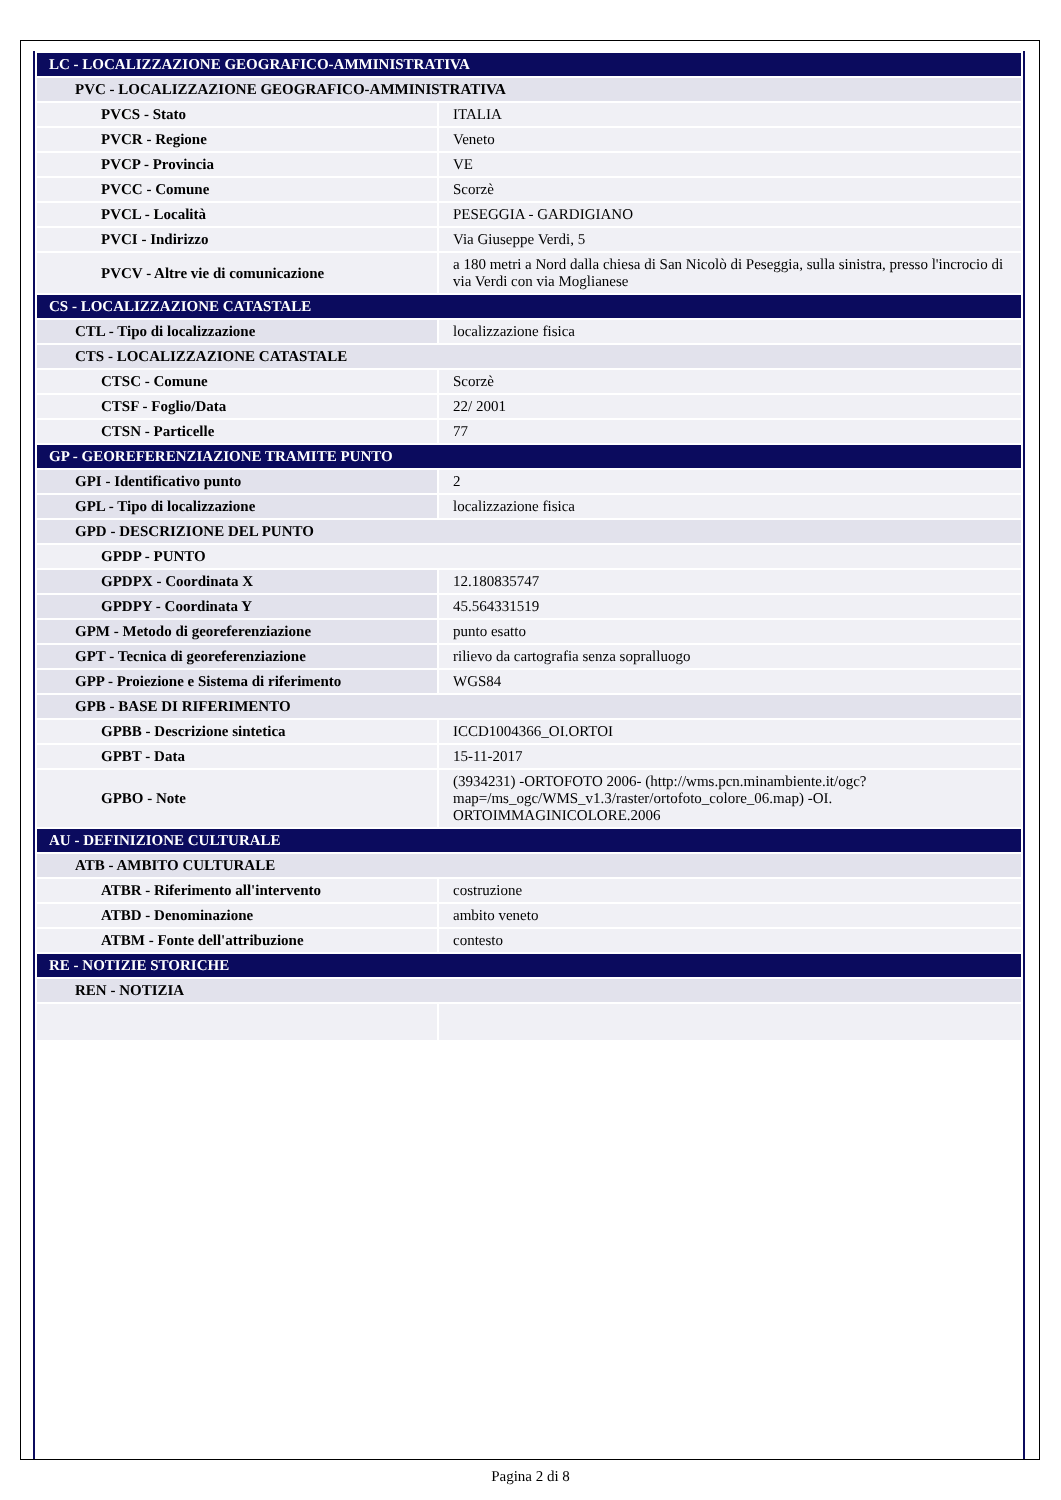| LC - LOCALIZZAZIONE GEOGRAFICO-AMMINISTRATIVA | |
| PVC - LOCALIZZAZIONE GEOGRAFICO-AMMINISTRATIVA | |
| PVCS - Stato | ITALIA |
| PVCR - Regione | Veneto |
| PVCP - Provincia | VE |
| PVCC - Comune | Scorzè |
| PVCL - Località | PESEGGIA - GARDIGIANO |
| PVCI - Indirizzo | Via Giuseppe Verdi, 5 |
| PVCV - Altre vie di comunicazione | a 180 metri a Nord dalla chiesa di San Nicolò di Peseggia, sulla sinistra, presso l'incrocio di via Verdi con via Moglianese |
| CS - LOCALIZZAZIONE CATASTALE | |
| CTL - Tipo di localizzazione | localizzazione fisica |
| CTS - LOCALIZZAZIONE CATASTALE | |
| CTSC - Comune | Scorzè |
| CTSF - Foglio/Data | 22/ 2001 |
| CTSN - Particelle | 77 |
| GP - GEOREFERENZIAZIONE TRAMITE PUNTO | |
| GPI - Identificativo punto | 2 |
| GPL - Tipo di localizzazione | localizzazione fisica |
| GPD - DESCRIZIONE DEL PUNTO | |
| GPDP - PUNTO | |
| GPDPX - Coordinata X | 12.180835747 |
| GPDPY - Coordinata Y | 45.564331519 |
| GPM - Metodo di georeferenziazione | punto esatto |
| GPT - Tecnica di georeferenziazione | rilievo da cartografia senza sopralluogo |
| GPP - Proiezione e Sistema di riferimento | WGS84 |
| GPB - BASE DI RIFERIMENTO | |
| GPBB - Descrizione sintetica | ICCD1004366_OI.ORTOI |
| GPBT - Data | 15-11-2017 |
| GPBO - Note | (3934231) -ORTOFOTO 2006- (http://wms.pcn.minambiente.it/ogc?map=/ms_ogc/WMS_v1.3/raster/ortofoto_colore_06.map) -OI. ORTOIMMAGINICOLORE.2006 |
| AU - DEFINIZIONE CULTURALE | |
| ATB - AMBITO CULTURALE | |
| ATBR - Riferimento all'intervento | costruzione |
| ATBD - Denominazione | ambito veneto |
| ATBM - Fonte dell'attribuzione | contesto |
| RE - NOTIZIE STORICHE | |
| REN - NOTIZIA | |
Pagina 2 di 8